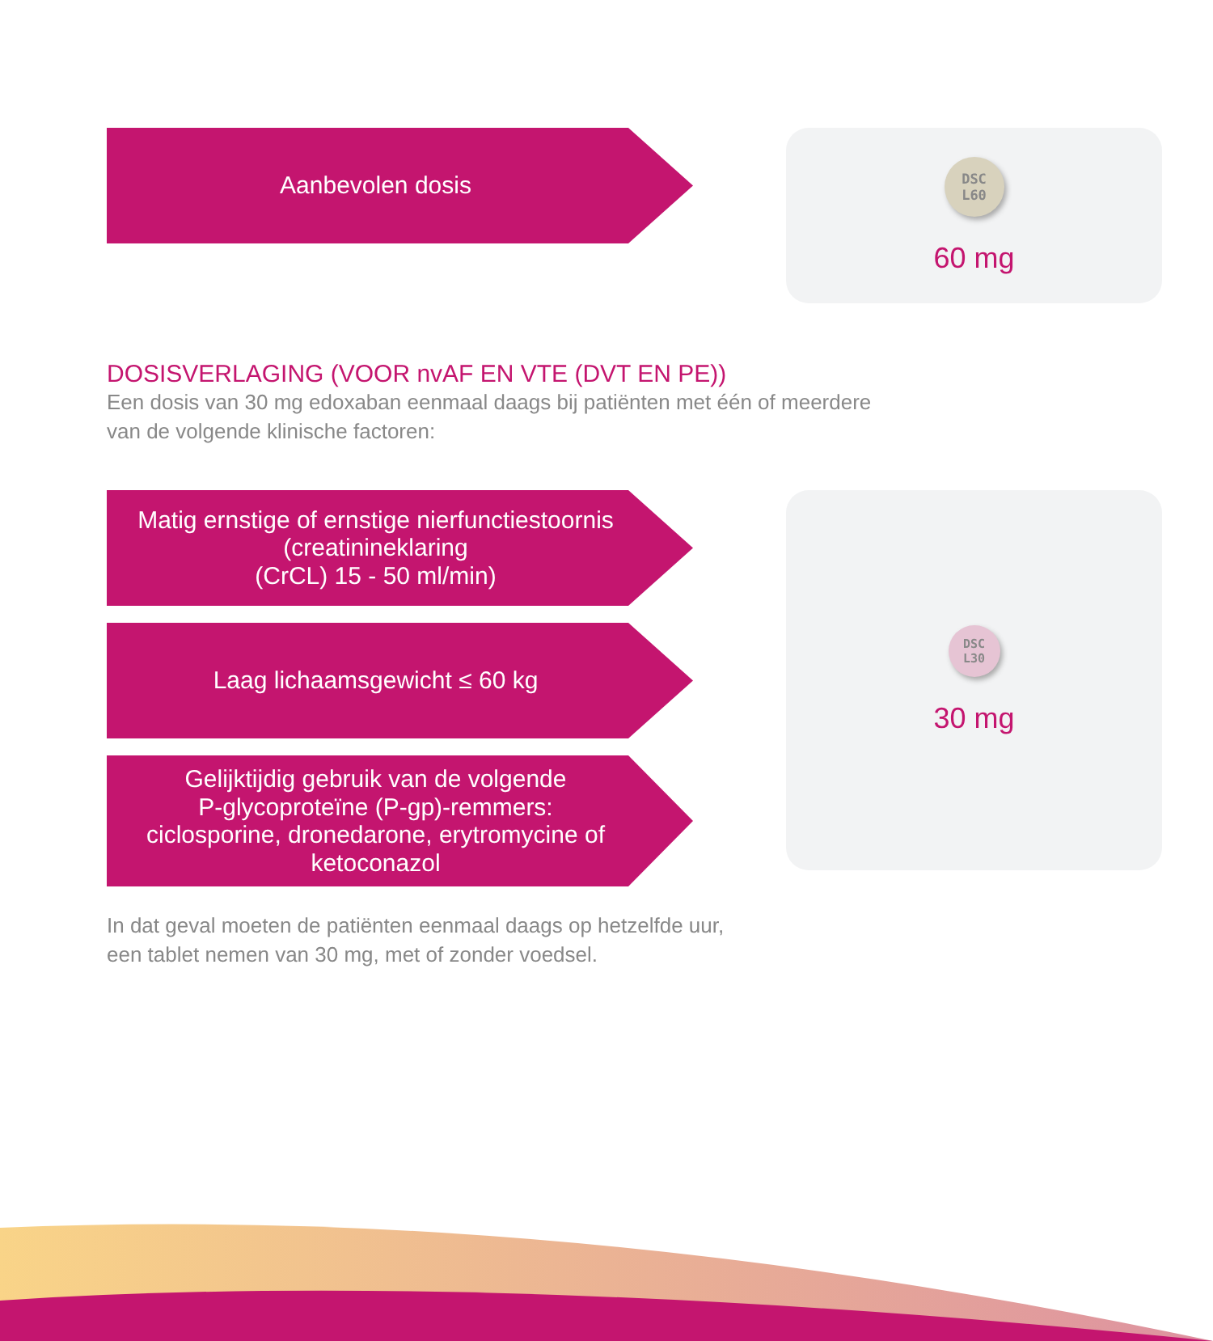Aanbevolen dosis
DSC
L60
60 mg
DOSISVERLAGING (VOOR nvAF EN VTE (DVT EN PE))
Een dosis van 30 mg edoxaban eenmaal daags bij patiënten met één of meerdere
van de volgende klinische factoren:
Matig ernstige of ernstige nierfunctiestoornis
(creatinineklaring
(CrCL) 15 - 50 ml/min)
Laag lichaamsgewicht ≤ 60 kg
Gelijktijdig gebruik van de volgende
P-glycoproteïne (P-gp)-remmers:
ciclosporine, dronedarone, erytromycine of
ketoconazol
DSC
L30
30 mg
In dat geval moeten de patiënten eenmaal daags op hetzelfde uur,
een tablet nemen van 30 mg, met of zonder voedsel.